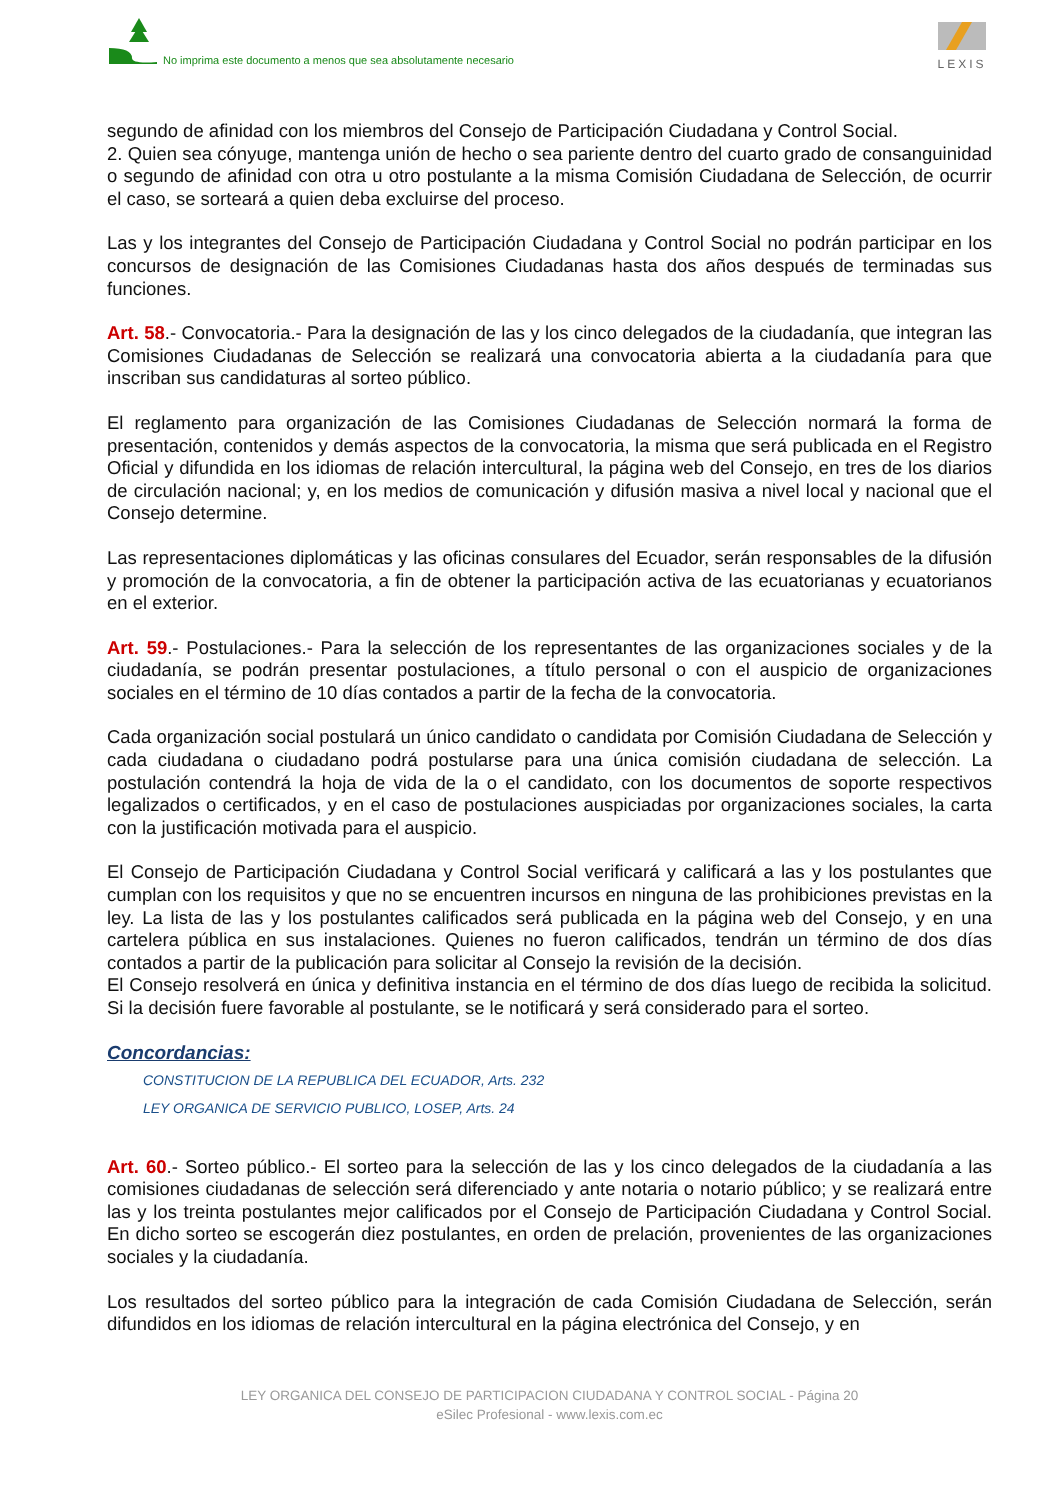No imprima este documento a menos que sea absolutamente necesario
LEXIS
segundo de afinidad con los miembros del Consejo de Participación Ciudadana y Control Social.
2. Quien sea cónyuge, mantenga unión de hecho o sea pariente dentro del cuarto grado de consanguinidad o segundo de afinidad con otra u otro postulante a la misma Comisión Ciudadana de Selección, de ocurrir el caso, se sorteará a quien deba excluirse del proceso.
Las y los integrantes del Consejo de Participación Ciudadana y Control Social no podrán participar en los concursos de designación de las Comisiones Ciudadanas hasta dos años después de terminadas sus funciones.
Art. 58.- Convocatoria.- Para la designación de las y los cinco delegados de la ciudadanía, que integran las Comisiones Ciudadanas de Selección se realizará una convocatoria abierta a la ciudadanía para que inscriban sus candidaturas al sorteo público.
El reglamento para organización de las Comisiones Ciudadanas de Selección normará la forma de presentación, contenidos y demás aspectos de la convocatoria, la misma que será publicada en el Registro Oficial y difundida en los idiomas de relación intercultural, la página web del Consejo, en tres de los diarios de circulación nacional; y, en los medios de comunicación y difusión masiva a nivel local y nacional que el Consejo determine.
Las representaciones diplomáticas y las oficinas consulares del Ecuador, serán responsables de la difusión y promoción de la convocatoria, a fin de obtener la participación activa de las ecuatorianas y ecuatorianos en el exterior.
Art. 59.- Postulaciones.- Para la selección de los representantes de las organizaciones sociales y de la ciudadanía, se podrán presentar postulaciones, a título personal o con el auspicio de organizaciones sociales en el término de 10 días contados a partir de la fecha de la convocatoria.
Cada organización social postulará un único candidato o candidata por Comisión Ciudadana de Selección y cada ciudadana o ciudadano podrá postularse para una única comisión ciudadana de selección. La postulación contendrá la hoja de vida de la o el candidato, con los documentos de soporte respectivos legalizados o certificados, y en el caso de postulaciones auspiciadas por organizaciones sociales, la carta con la justificación motivada para el auspicio.
El Consejo de Participación Ciudadana y Control Social verificará y calificará a las y los postulantes que cumplan con los requisitos y que no se encuentren incursos en ninguna de las prohibiciones previstas en la ley. La lista de las y los postulantes calificados será publicada en la página web del Consejo, y en una cartelera pública en sus instalaciones. Quienes no fueron calificados, tendrán un término de dos días contados a partir de la publicación para solicitar al Consejo la revisión de la decisión.
El Consejo resolverá en única y definitiva instancia en el término de dos días luego de recibida la solicitud. Si la decisión fuere favorable al postulante, se le notificará y será considerado para el sorteo.
Concordancias:
CONSTITUCION DE LA REPUBLICA DEL ECUADOR, Arts. 232
LEY ORGANICA DE SERVICIO PUBLICO, LOSEP, Arts. 24
Art. 60.- Sorteo público.- El sorteo para la selección de las y los cinco delegados de la ciudadanía a las comisiones ciudadanas de selección será diferenciado y ante notaria o notario público; y se realizará entre las y los treinta postulantes mejor calificados por el Consejo de Participación Ciudadana y Control Social. En dicho sorteo se escogerán diez postulantes, en orden de prelación, provenientes de las organizaciones sociales y la ciudadanía.
Los resultados del sorteo público para la integración de cada Comisión Ciudadana de Selección, serán difundidos en los idiomas de relación intercultural en la página electrónica del Consejo, y en
LEY ORGANICA DEL CONSEJO DE PARTICIPACION CIUDADANA Y CONTROL SOCIAL - Página 20
eSilec Profesional - www.lexis.com.ec